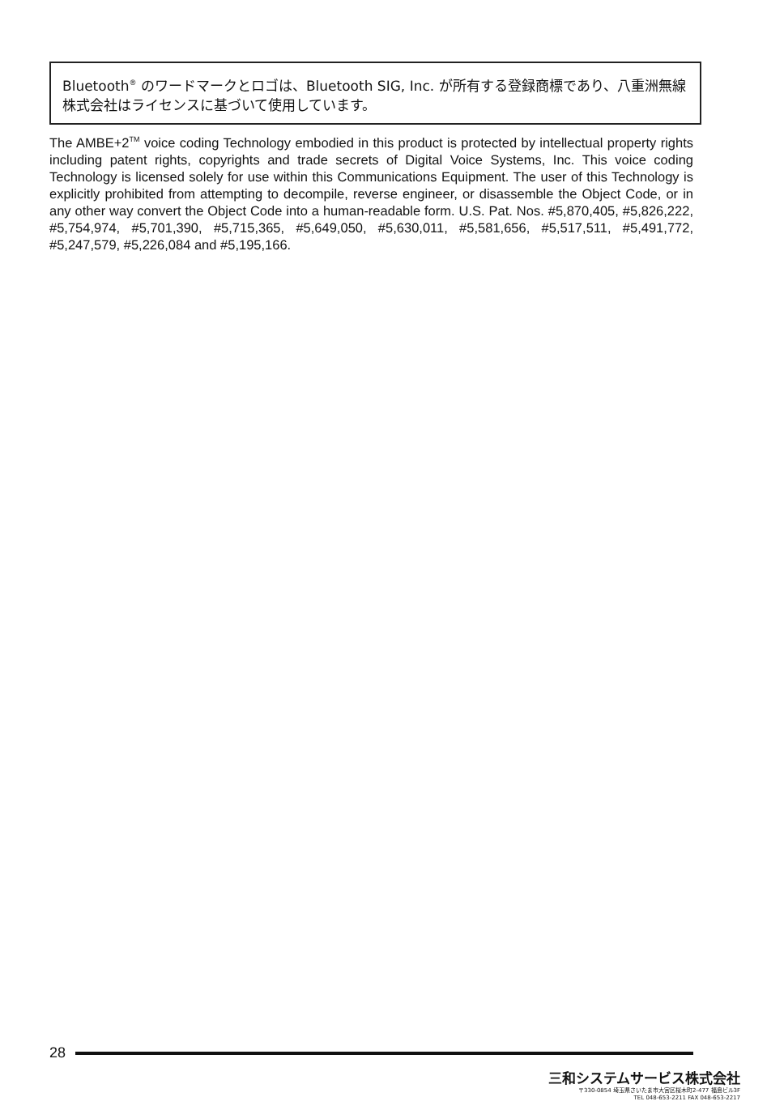Bluetooth<sup>®</sup> のワードマークとロゴは、Bluetooth SIG, Inc. が所有する登録商標であり、八重洲無線株式会社はライセンスに基づいて使用しています。
The AMBE+2<sup>TM</sup> voice coding Technology embodied in this product is protected by intellectual property rights including patent rights, copyrights and trade secrets of Digital Voice Systems, Inc. This voice coding Technology is licensed solely for use within this Communications Equipment. The user of this Technology is explicitly prohibited from attempting to decompile, reverse engineer, or disassemble the Object Code, or in any other way convert the Object Code into a human-readable form. U.S. Pat. Nos. #5,870,405, #5,826,222, #5,754,974, #5,701,390, #5,715,365, #5,649,050, #5,630,011, #5,581,656, #5,517,511, #5,491,772, #5,247,579, #5,226,084 and #5,195,166.
28
三和システムサービス株式会社
〒330-0854 埼玉県さいたま市大宮区桜木町2-477 福島ビル3F
TEL 048-653-2211 FAX 048-653-2217